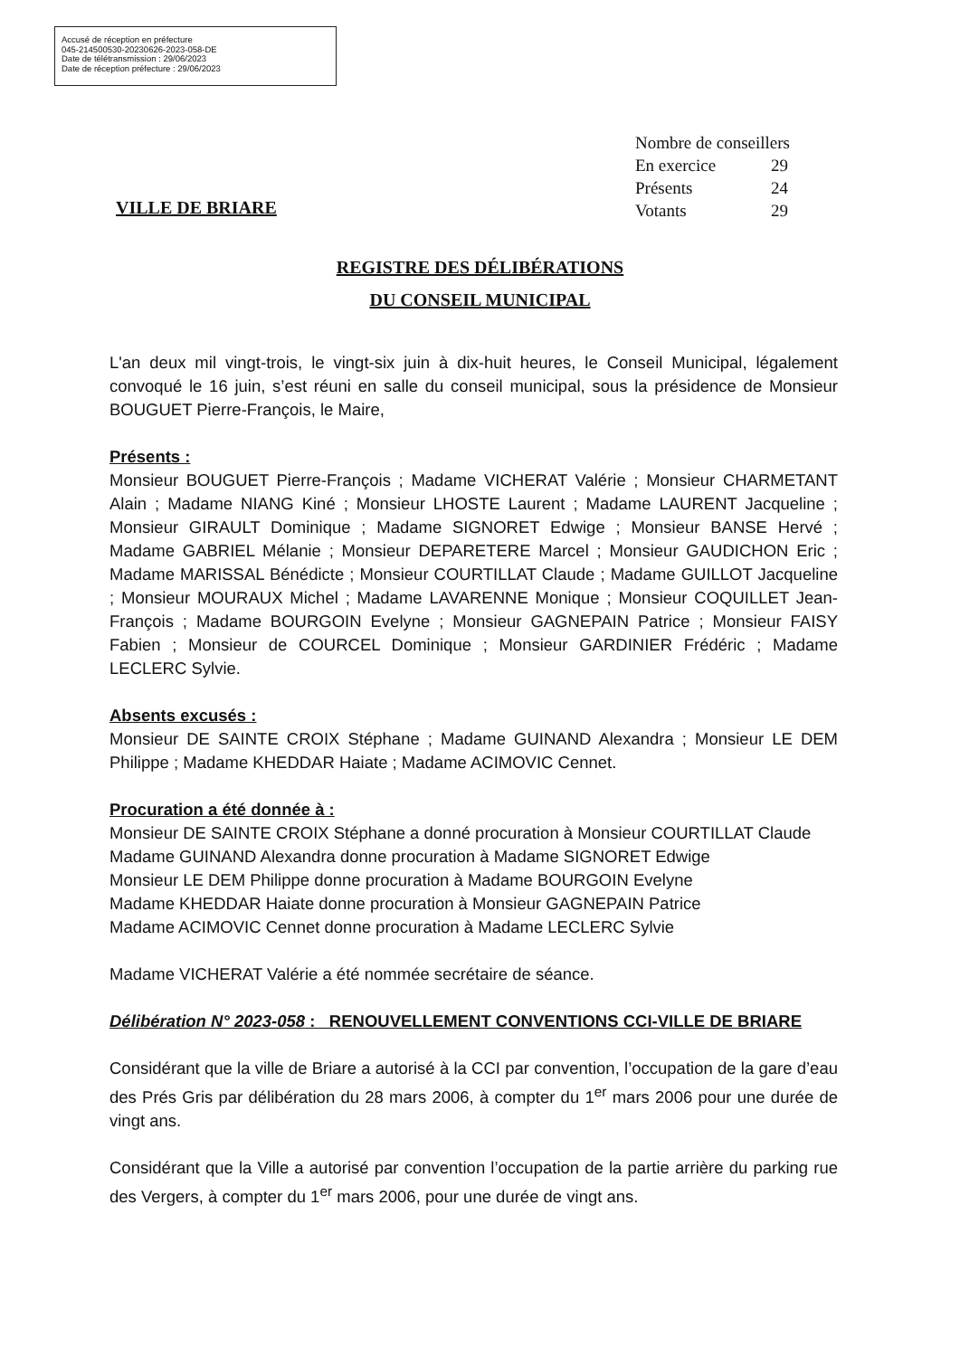Accusé de réception en préfecture
045-214500530-20230626-2023-058-DE
Date de télétransmission : 29/06/2023
Date de réception préfecture : 29/06/2023
Nombre de conseillers
En exercice 29
Présents 24
Votants 29
VILLE DE BRIARE
REGISTRE DES DÉLIBÉRATIONS
DU CONSEIL MUNICIPAL
L'an deux mil vingt-trois, le vingt-six juin à dix-huit heures, le Conseil Municipal, légalement convoqué le 16 juin, s’est réuni en salle du conseil municipal, sous la présidence de Monsieur BOUGUET Pierre-François, le Maire,
Présents :
Monsieur BOUGUET Pierre-François ; Madame VICHERAT Valérie ; Monsieur CHARMETANT Alain ; Madame NIANG Kiné ; Monsieur LHOSTE Laurent ; Madame LAURENT Jacqueline ; Monsieur GIRAULT Dominique ; Madame SIGNORET Edwige ; Monsieur BANSE Hervé ; Madame GABRIEL Mélanie ; Monsieur DEPARETERE Marcel ; Monsieur GAUDICHON Eric ; Madame MARISSAL Bénédicte ; Monsieur COURTILLAT Claude ; Madame GUILLOT Jacqueline ; Monsieur MOURAUX Michel ; Madame LAVARENNE Monique ; Monsieur COQUILLET Jean-François ; Madame BOURGOIN Evelyne ; Monsieur GAGNEPAIN Patrice ; Monsieur FAISY Fabien ; Monsieur de COURCEL Dominique ; Monsieur GARDINIER Frédéric ; Madame LECLERC Sylvie.
Absents excusés :
Monsieur DE SAINTE CROIX Stéphane ; Madame GUINAND Alexandra ; Monsieur LE DEM Philippe ; Madame KHEDDAR Haiate ; Madame ACIMOVIC Cennet.
Procuration a été donnée à :
Monsieur DE SAINTE CROIX Stéphane a donné procuration à Monsieur COURTILLAT Claude
Madame GUINAND Alexandra donne procuration à Madame SIGNORET Edwige
Monsieur LE DEM Philippe donne procuration à Madame BOURGOIN Evelyne
Madame KHEDDAR Haiate donne procuration à Monsieur GAGNEPAIN Patrice
Madame ACIMOVIC Cennet donne procuration à Madame LECLERC Sylvie
Madame VICHERAT Valérie a été nommée secrétaire de séance.
Délibération N° 2023-058 : RENOUVELLEMENT CONVENTIONS CCI-VILLE DE BRIARE
Considérant que la ville de Briare a autorisé à la CCI par convention, l’occupation de la gare d’eau des Prés Gris par délibération du 28 mars 2006, à compter du 1<sup>er</sup> mars 2006 pour une durée de vingt ans.
Considérant que la Ville a autorisé par convention l’occupation de la partie arrière du parking rue des Vergers, à compter du 1<sup>er</sup> mars 2006, pour une durée de vingt ans.